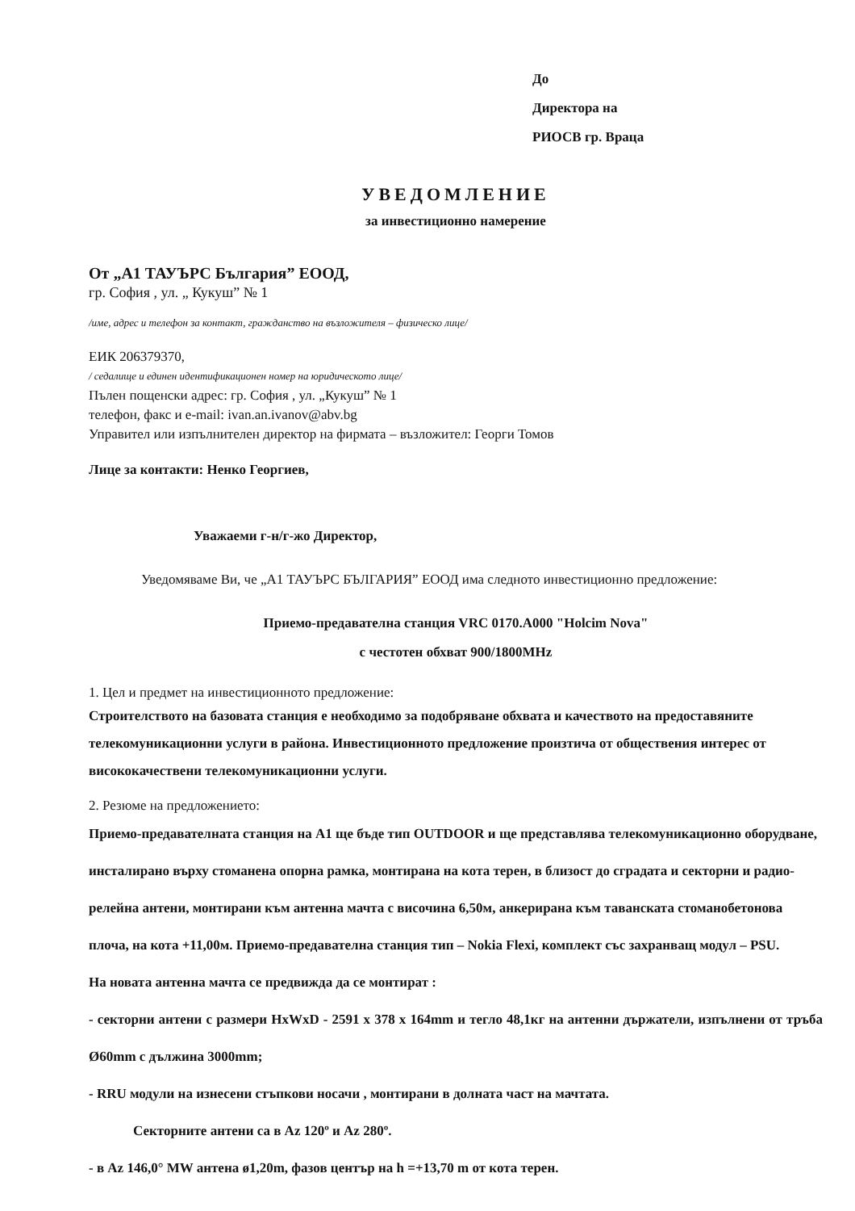До
Директора на
РИОСВ гр. Враца
УВЕДОМЛЕНИЕ
за инвестиционно намерение
От „А1 ТАУЪРС България” ЕООД,
гр. София , ул. „ Кукуш” № 1
/име, адрес и телефон за контакт, гражданство на възложителя – физическо лице/
ЕИК 206379370,
/ седалище и единен идентификационен номер на юридическото лице/
Пълен пощенски адрес: гр. София , ул. „Кукуш” № 1
телефон, факс и e-mail: ivan.an.ivanov@abv.bg
Управител или изпълнителен директор на фирмата – възложител: Георги Томов
Лице за контакти: Ненко Георгиев,
Уважаеми г-н/г-жо Директор,
Уведомяваме Ви, че „А1 ТАУЪРС БЪЛГАРИЯ” ЕООД има следното инвестиционно предложение:
Приемо-предавателна станция VRC 0170.A000 "Holcim Nova"
с честотен обхват 900/1800MHz
1. Цел и предмет на инвестиционното предложение:
Строителството на базовата станция е необходимо за подобряване обхвата и качеството на предоставяните телекомуникационни услуги в района. Инвестиционното предложение произтича от обществения интерес от висококачествени телекомуникационни услуги.
2. Резюме на предложението:
Приемо-предавателната станция на А1 ще бъде тип OUTDOOR и ще представлява телекомуникационно оборудване, инсталирано върху стоманена опорна рамка, монтирана на кота терен, в близост до сградата и секторни и радио-релейна антени, монтирани към антенна мачта с височина 6,50м, анкерирана към таванската стоманобетонова плоча, на кота +11,00м. Приемо-предавателна станция тип – Nokia Flexi, комплект със захранващ модул – PSU.
На новата антенна мачта се предвижда да се монтират :
- секторни антени с размери HxWxD - 2591 x 378 x 164mm и тегло 48,1кг на антенни държатели, изпълнени от тръба Ø60mm с дължина 3000mm;
- RRU модули на изнесени стъпкови носачи , монтирани в долната част на мачтата.
Секторните антени са в Az 120º и Az 280º.
- в Az 146,0° MW антена ø1,20m, фазов център на h =+13,70 m от кота терен.